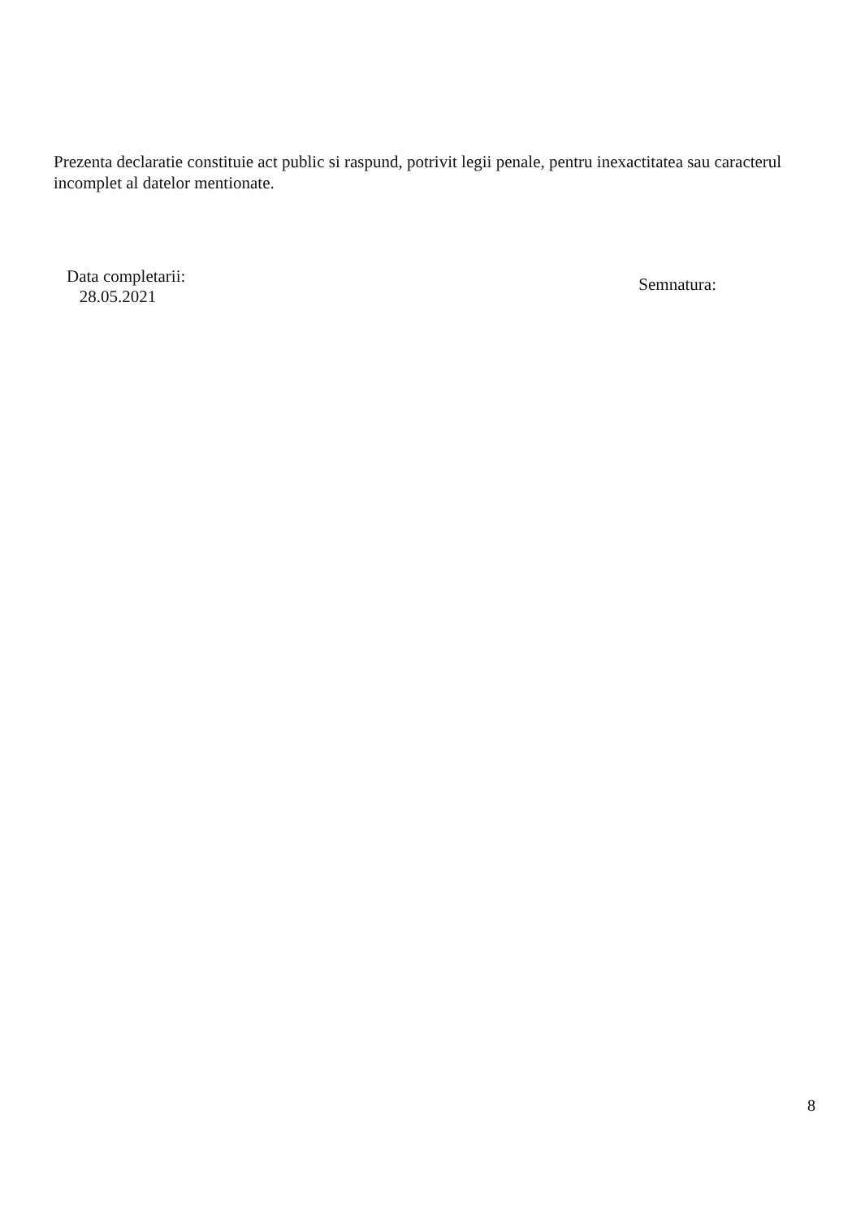Prezenta declaratie constituie act public si raspund, potrivit legii penale, pentru inexactitatea sau caracterul incomplet al datelor mentionate.
Data completarii:
28.05.2021
Semnatura:
8